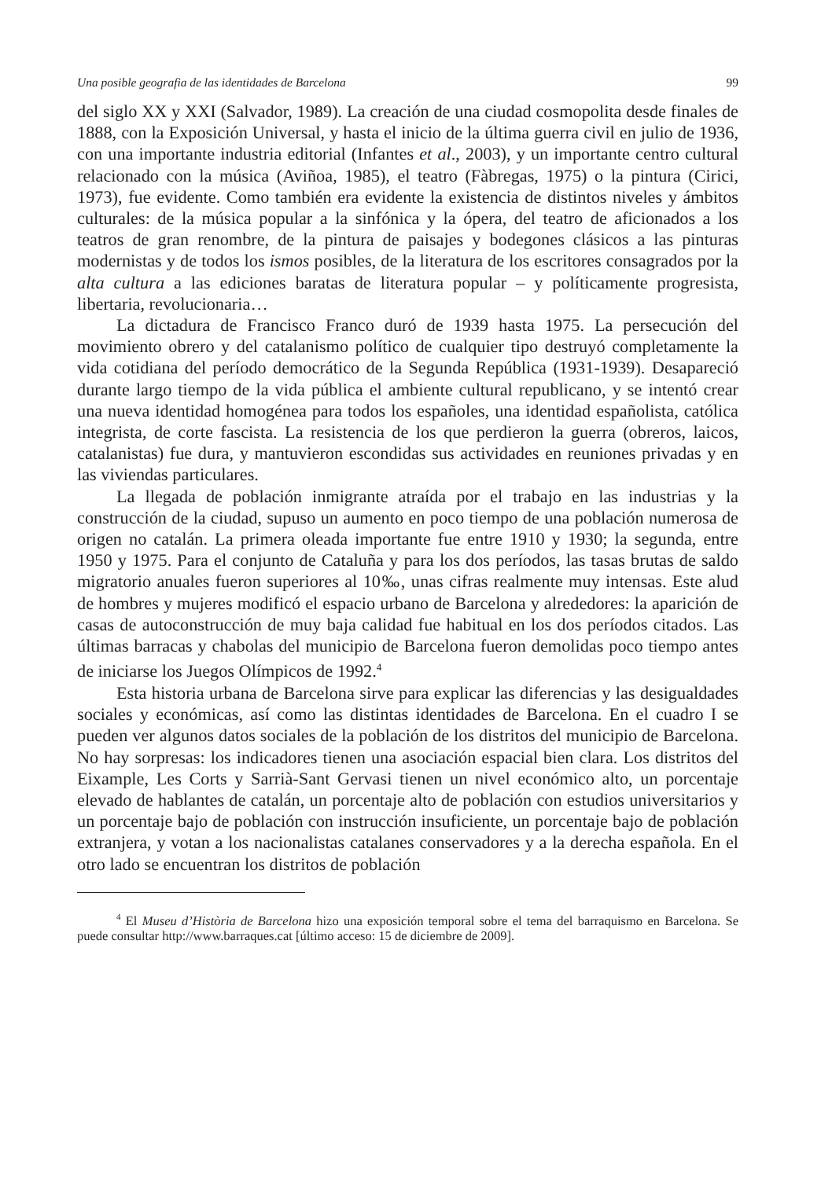Una posible geografia de las identidades de Barcelona 99
del siglo XX y XXI (Salvador, 1989). La creación de una ciudad cosmopolita desde finales de 1888, con la Exposición Universal, y hasta el inicio de la última guerra civil en julio de 1936, con una importante industria editorial (Infantes et al., 2003), y un importante centro cultural relacionado con la música (Aviñoa, 1985), el teatro (Fàbregas, 1975) o la pintura (Cirici, 1973), fue evidente. Como también era evidente la existencia de distintos niveles y ámbitos culturales: de la música popular a la sinfónica y la ópera, del teatro de aficionados a los teatros de gran renombre, de la pintura de paisajes y bodegones clásicos a las pinturas modernistas y de todos los ismos posibles, de la literatura de los escritores consagrados por la alta cultura a las ediciones baratas de literatura popular – y políticamente progresista, libertaria, revolucionaria…
La dictadura de Francisco Franco duró de 1939 hasta 1975. La persecución del movimiento obrero y del catalanismo político de cualquier tipo destruyó completamente la vida cotidiana del período democrático de la Segunda República (1931-1939). Desapareció durante largo tiempo de la vida pública el ambiente cultural republicano, y se intentó crear una nueva identidad homogénea para todos los españoles, una identidad españolista, católica integrista, de corte fascista. La resistencia de los que perdieron la guerra (obreros, laicos, catalanistas) fue dura, y mantuvieron escondidas sus actividades en reuniones privadas y en las viviendas particulares.
La llegada de población inmigrante atraída por el trabajo en las industrias y la construcción de la ciudad, supuso un aumento en poco tiempo de una población numerosa de origen no catalán. La primera oleada importante fue entre 1910 y 1930; la segunda, entre 1950 y 1975. Para el conjunto de Cataluña y para los dos períodos, las tasas brutas de saldo migratorio anuales fueron superiores al 10‰, unas cifras realmente muy intensas. Este alud de hombres y mujeres modificó el espacio urbano de Barcelona y alrededores: la aparición de casas de autoconstrucción de muy baja calidad fue habitual en los dos períodos citados. Las últimas barracas y chabolas del municipio de Barcelona fueron demolidas poco tiempo antes de iniciarse los Juegos Olímpicos de 1992.<sup>4</sup>
Esta historia urbana de Barcelona sirve para explicar las diferencias y las desigualdades sociales y económicas, así como las distintas identidades de Barcelona. En el cuadro I se pueden ver algunos datos sociales de la población de los distritos del municipio de Barcelona. No hay sorpresas: los indicadores tienen una asociación espacial bien clara. Los distritos del Eixample, Les Corts y Sarrià-Sant Gervasi tienen un nivel económico alto, un porcentaje elevado de hablantes de catalán, un porcentaje alto de población con estudios universitarios y un porcentaje bajo de población con instrucción insuficiente, un porcentaje bajo de población extranjera, y votan a los nacionalistas catalanes conservadores y a la derecha española. En el otro lado se encuentran los distritos de población
<sup>4</sup> El Museu d’Història de Barcelona hizo una exposición temporal sobre el tema del barraquismo en Barcelona. Se puede consultar http://www.barraques.cat [último acceso: 15 de diciembre de 2009].